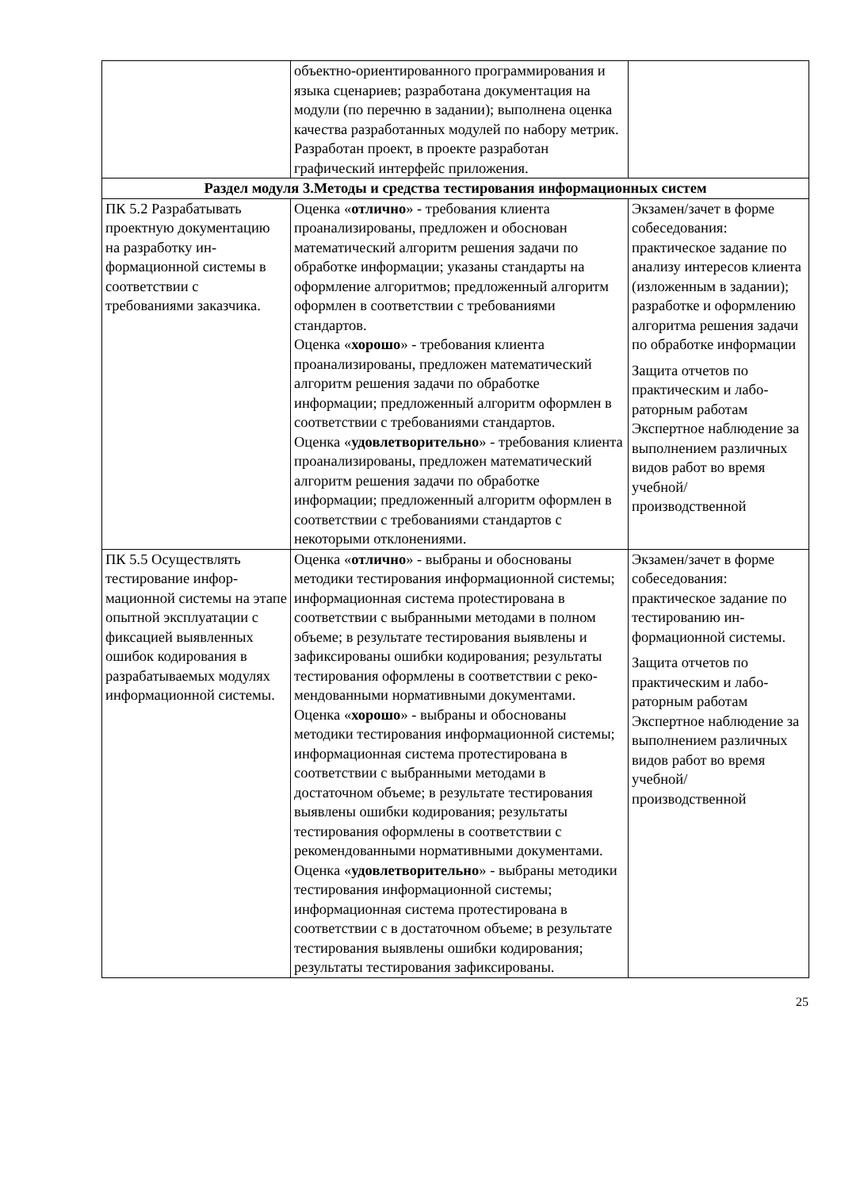| | объектно-ориентированного программиро­вания и языка сценариев; разработана до­кументация на модули (по перечню в зада­нии); выполнена оценка качества разрабо­танных модулей по набору метрик. Разработан проект, в проекте разработан графический интерфейс приложения. | |
| Раздел модуля 3.Методы и средства тестирования информационных систем | | |
| ПК 5.2 Разрабатывать проектную документа­цию на разработку ин­формационной систе­мы в соответствии с требованиями заказчи­ка. | Оценка « отлично » - требования клиента проанализированы, предложен и обоснован математический алгоритм решения задачи по обработке информации; указаны стан­дарты на оформление алгоритмов; предло­женный алгоритм оформлен в соответствии с требованиями стандартов. Оценка « хорошо » - требования клиента проанализированы, предложен математиче­ский алгоритм решения задачи по обработ­ке информации; предложенный алгоритм оформлен в соответствии с требованиями стандартов. Оценка « удовлетворительно » - требования клиента проанализированы, предложен ма­тематический алгоритм решения задачи по обработке информации; предложенный ал­горитм оформлен в соответствии с требова­ниями стандартов с некоторыми отклоне­ниями. | Экзамен/зачет в фор­ме собеседования: практическое задание по анализу интересов клиента (изложенным в задании); разработке и оформлению алго­ритма решения задачи по обработке инфор­мации Защита отчетов по практическим и лабо­раторным работам Экспертное наблюде­ние за выполнением различных видов ра­бот во время учебной/ производственной |
| ПК 5.5 Осуществлять тестирование инфор­мационной системы на этапе опытной эксплу­атации с фиксацией выявленных ошибок кодирования в разраба­тываемых модулях ин­формационной систе­мы. | Оценка « отлично » - выбраны и обоснованы методики тестирования информационной системы; информационная система прote­стирована в соответствии с выбранными методами в полном объеме; в результате тестирования выявлены и зафиксированы ошибки кодирования; результаты тестиро­вания оформлены в соответствии с реко­мендованными нормативными документа­ми. Оценка « хорошо » - выбраны и обоснованы методики тестирования информационной системы; информационная система проте­стирована в соответствии с выбранными методами в достаточном объеме; в резуль­тате тестирования выявлены ошибки коди­рования; результаты тестирования оформ­лены в соответствии с рекомендованными нормативными документами. Оценка « удовлетворительно » - выбраны методики тестирования информационной системы; информационная система проте­стирована в соответствии с в достаточном объеме; в результате тестирования выявле­ны ошибки кодирования; результаты тести­рования зафиксированы. | Экзамен/зачет в фор­ме собеседования: практическое задание по тестированию ин­формационной систе­мы. Защита отчетов по практическим и лабо­раторным работам Экспертное наблюде­ние за выполнением различных видов ра­бот во время учебной/ производственной |
25